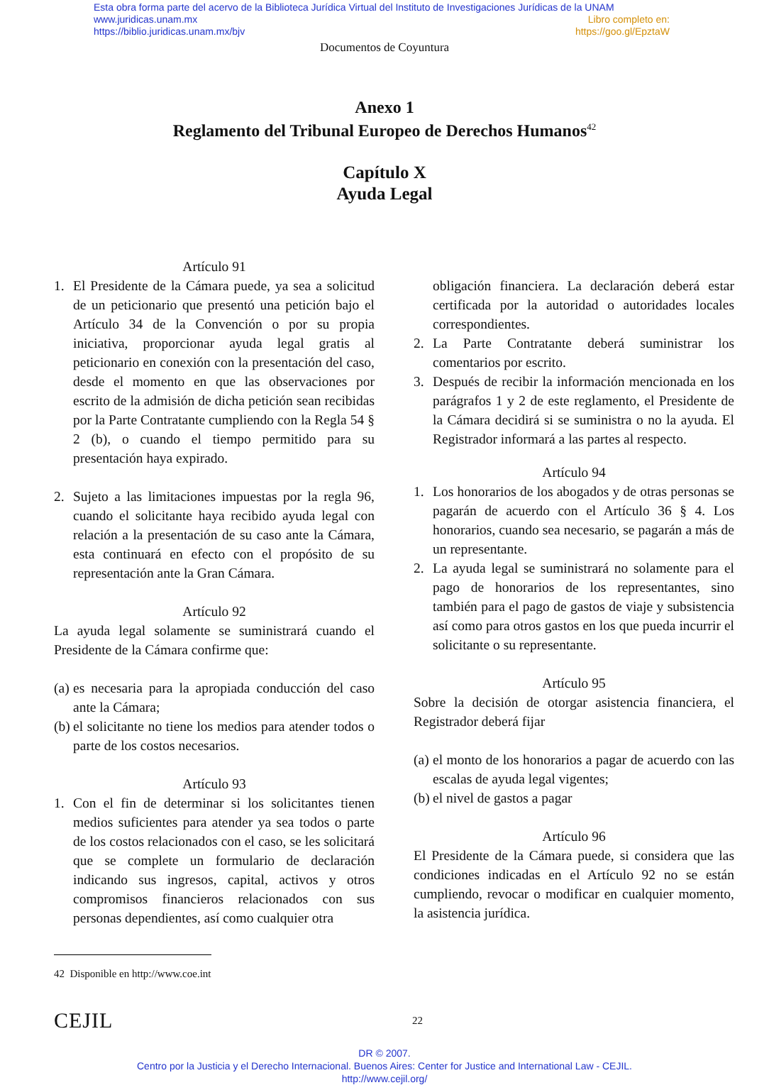Esta obra forma parte del acervo de la Biblioteca Jurídica Virtual del Instituto de Investigaciones Jurídicas de la UNAM
www.juridicas.unam.mx Libro completo en:
https://biblio.juridicas.unam.mx/bjv https://goo.gl/EpztaW
Documentos de Coyuntura
Anexo 1
Reglamento del Tribunal Europeo de Derechos Humanos<sup>42</sup>
Capítulo X
Ayuda Legal
Artículo 91
1. El Presidente de la Cámara puede, ya sea a solicitud de un peticionario que presentó una petición bajo el Artículo 34 de la Convención o por su propia iniciativa, proporcionar ayuda legal gratis al peticionario en conexión con la presentación del caso, desde el momento en que las observaciones por escrito de la admisión de dicha petición sean recibidas por la Parte Contratante cumpliendo con la Regla 54 § 2 (b), o cuando el tiempo permitido para su presentación haya expirado.
2. Sujeto a las limitaciones impuestas por la regla 96, cuando el solicitante haya recibido ayuda legal con relación a la presentación de su caso ante la Cámara, esta continuará en efecto con el propósito de su representación ante la Gran Cámara.
Artículo 92
La ayuda legal solamente se suministrará cuando el Presidente de la Cámara confirme que:
(a)
es necesaria para la apropiada conducción del caso ante la Cámara;
(b)
el solicitante no tiene los medios para atender todos o parte de los costos necesarios.
Artículo 93
1. Con el fin de determinar si los solicitantes tienen medios suficientes para atender ya sea todos o parte de los costos relacionados con el caso, se les solicitará que se complete un formulario de declaración indicando sus ingresos, capital, activos y otros compromisos financieros relacionados con sus personas dependientes, así como cualquier otra
obligación financiera. La declaración deberá estar certificada por la autoridad o autoridades locales correspondientes.
2. La Parte Contratante deberá suministrar los comentarios por escrito.
3. Después de recibir la información mencionada en los parágrafos 1 y 2 de este reglamento, el Presidente de la Cámara decidirá si se suministra o no la ayuda. El Registrador informará a las partes al respecto.
Artículo 94
1. Los honorarios de los abogados y de otras personas se pagarán de acuerdo con el Artículo 36 § 4. Los honorarios, cuando sea necesario, se pagarán a más de un representante.
2. La ayuda legal se suministrará no solamente para el pago de honorarios de los representantes, sino también para el pago de gastos de viaje y subsistencia así como para otros gastos en los que pueda incurrir el solicitante o su representante.
Artículo 95
Sobre la decisión de otorgar asistencia financiera, el Registrador deberá fijar
(a)
el monto de los honorarios a pagar de acuerdo con las escalas de ayuda legal vigentes;
(b)
el nivel de gastos a pagar
Artículo 96
El Presidente de la Cámara puede, si considera que las condiciones indicadas en el Artículo 92 no se están cumpliendo, revocar o modificar en cualquier momento, la asistencia jurídica.
42 Disponible en http://www.coe.int
CEJIL 22
DR © 2007.
Centro por la Justicia y el Derecho Internacional. Buenos Aires: Center for Justice and International Law - CEJIL.
http://www.cejil.org/